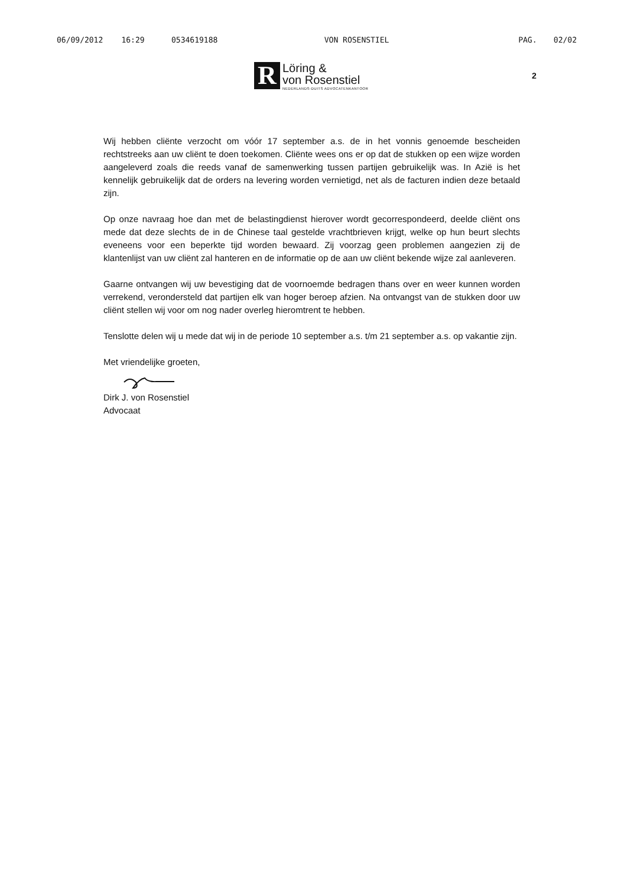06/09/2012 16:29 0534619188 VON ROSENSTIEL PAG. 02/02
R
Löring &
von Rosenstiel
NEDERLANDS-DUITS ADVOCATENKANTOOR
2
Wij hebben cliënte verzocht om vóór 17 september a.s. de in het vonnis genoemde bescheiden rechtstreeks aan uw cliënt te doen toekomen. Cliënte wees ons er op dat de stukken op een wijze worden aangeleverd zoals die reeds vanaf de samenwerking tussen partijen gebruikelijk was. In Azië is het kennelijk gebruikelijk dat de orders na levering worden vernietigd, net als de facturen indien deze betaald zijn.
Op onze navraag hoe dan met de belastingdienst hierover wordt gecorrespondeerd, deelde cliënt ons mede dat deze slechts de in de Chinese taal gestelde vrachtbrieven krijgt, welke op hun beurt slechts eveneens voor een beperkte tijd worden bewaard. Zij voorzag geen problemen aangezien zij de klantenlijst van uw cliënt zal hanteren en de informatie op de aan uw cliënt bekende wijze zal aanleveren.
Gaarne ontvangen wij uw bevestiging dat de voornoemde bedragen thans over en weer kunnen worden verrekend, verondersteld dat partijen elk van hoger beroep afzien. Na ontvangst van de stukken door uw cliënt stellen wij voor om nog nader overleg hieromtrent te hebben.
Tenslotte delen wij u mede dat wij in de periode 10 september a.s. t/m 21 september a.s. op vakantie zijn.
Met vriendelijke groeten,
Dirk J. von Rosenstiel
Advocaat